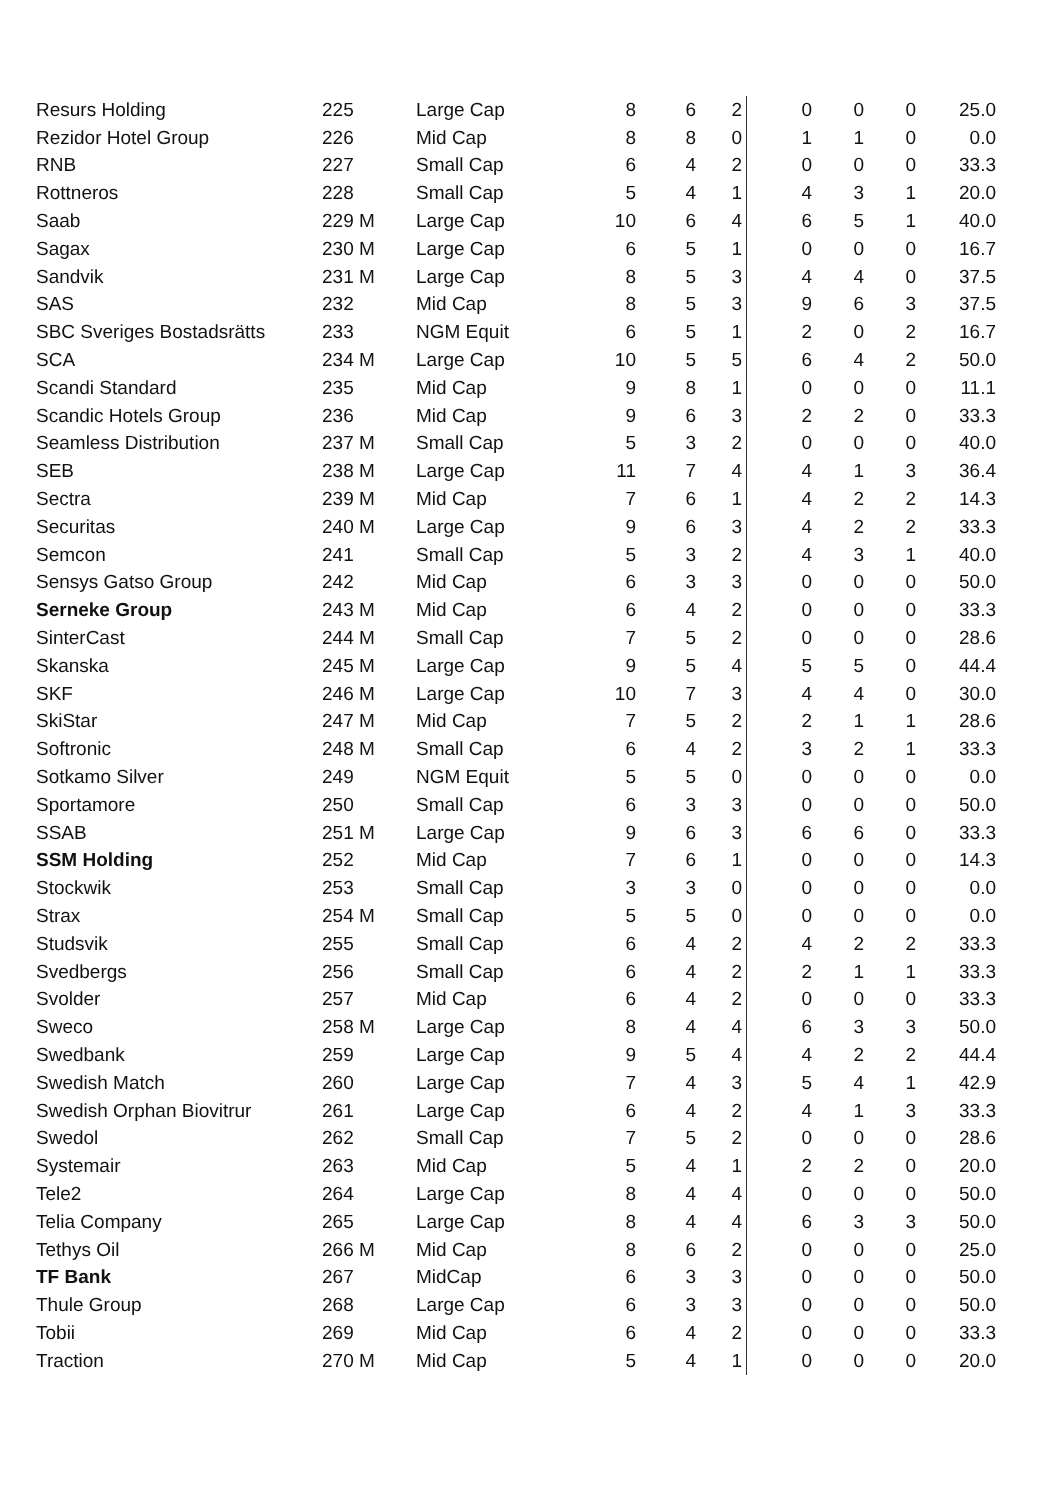| Resurs Holding | 225 | Large Cap | 8 | 6 | 2 | 0 | 0 | 0 | 25.0 |
| Rezidor Hotel Group | 226 | Mid Cap | 8 | 8 | 0 | 1 | 1 | 0 | 0.0 |
| RNB | 227 | Small Cap | 6 | 4 | 2 | 0 | 0 | 0 | 33.3 |
| Rottneros | 228 | Small Cap | 5 | 4 | 1 | 4 | 3 | 1 | 20.0 |
| Saab | 229 M | Large Cap | 10 | 6 | 4 | 6 | 5 | 1 | 40.0 |
| Sagax | 230 M | Large Cap | 6 | 5 | 1 | 0 | 0 | 0 | 16.7 |
| Sandvik | 231 M | Large Cap | 8 | 5 | 3 | 4 | 4 | 0 | 37.5 |
| SAS | 232 | Mid Cap | 8 | 5 | 3 | 9 | 6 | 3 | 37.5 |
| SBC Sveriges Bostadsrätts | 233 | NGM Equit | 6 | 5 | 1 | 2 | 0 | 2 | 16.7 |
| SCA | 234 M | Large Cap | 10 | 5 | 5 | 6 | 4 | 2 | 50.0 |
| Scandi Standard | 235 | Mid Cap | 9 | 8 | 1 | 0 | 0 | 0 | 11.1 |
| Scandic Hotels Group | 236 | Mid Cap | 9 | 6 | 3 | 2 | 2 | 0 | 33.3 |
| Seamless Distribution | 237 M | Small Cap | 5 | 3 | 2 | 0 | 0 | 0 | 40.0 |
| SEB | 238 M | Large Cap | 11 | 7 | 4 | 4 | 1 | 3 | 36.4 |
| Sectra | 239 M | Mid Cap | 7 | 6 | 1 | 4 | 2 | 2 | 14.3 |
| Securitas | 240 M | Large Cap | 9 | 6 | 3 | 4 | 2 | 2 | 33.3 |
| Semcon | 241 | Small Cap | 5 | 3 | 2 | 4 | 3 | 1 | 40.0 |
| Sensys Gatso Group | 242 | Mid Cap | 6 | 3 | 3 | 0 | 0 | 0 | 50.0 |
| Serneke Group | 243 M | Mid Cap | 6 | 4 | 2 | 0 | 0 | 0 | 33.3 |
| SinterCast | 244 M | Small Cap | 7 | 5 | 2 | 0 | 0 | 0 | 28.6 |
| Skanska | 245 M | Large Cap | 9 | 5 | 4 | 5 | 5 | 0 | 44.4 |
| SKF | 246 M | Large Cap | 10 | 7 | 3 | 4 | 4 | 0 | 30.0 |
| SkiStar | 247 M | Mid Cap | 7 | 5 | 2 | 2 | 1 | 1 | 28.6 |
| Softronic | 248 M | Small Cap | 6 | 4 | 2 | 3 | 2 | 1 | 33.3 |
| Sotkamo Silver | 249 | NGM Equit | 5 | 5 | 0 | 0 | 0 | 0 | 0.0 |
| Sportamore | 250 | Small Cap | 6 | 3 | 3 | 0 | 0 | 0 | 50.0 |
| SSAB | 251 M | Large Cap | 9 | 6 | 3 | 6 | 6 | 0 | 33.3 |
| SSM Holding | 252 | Mid Cap | 7 | 6 | 1 | 0 | 0 | 0 | 14.3 |
| Stockwik | 253 | Small Cap | 3 | 3 | 0 | 0 | 0 | 0 | 0.0 |
| Strax | 254 M | Small Cap | 5 | 5 | 0 | 0 | 0 | 0 | 0.0 |
| Studsvik | 255 | Small Cap | 6 | 4 | 2 | 4 | 2 | 2 | 33.3 |
| Svedbergs | 256 | Small Cap | 6 | 4 | 2 | 2 | 1 | 1 | 33.3 |
| Svolder | 257 | Mid Cap | 6 | 4 | 2 | 0 | 0 | 0 | 33.3 |
| Sweco | 258 M | Large Cap | 8 | 4 | 4 | 6 | 3 | 3 | 50.0 |
| Swedbank | 259 | Large Cap | 9 | 5 | 4 | 4 | 2 | 2 | 44.4 |
| Swedish Match | 260 | Large Cap | 7 | 4 | 3 | 5 | 4 | 1 | 42.9 |
| Swedish Orphan Biovitrur | 261 | Large Cap | 6 | 4 | 2 | 4 | 1 | 3 | 33.3 |
| Swedol | 262 | Small Cap | 7 | 5 | 2 | 0 | 0 | 0 | 28.6 |
| Systemair | 263 | Mid Cap | 5 | 4 | 1 | 2 | 2 | 0 | 20.0 |
| Tele2 | 264 | Large Cap | 8 | 4 | 4 | 0 | 0 | 0 | 50.0 |
| Telia Company | 265 | Large Cap | 8 | 4 | 4 | 6 | 3 | 3 | 50.0 |
| Tethys Oil | 266 M | Mid Cap | 8 | 6 | 2 | 0 | 0 | 0 | 25.0 |
| TF Bank | 267 | MidCap | 6 | 3 | 3 | 0 | 0 | 0 | 50.0 |
| Thule Group | 268 | Large Cap | 6 | 3 | 3 | 0 | 0 | 0 | 50.0 |
| Tobii | 269 | Mid Cap | 6 | 4 | 2 | 0 | 0 | 0 | 33.3 |
| Traction | 270 M | Mid Cap | 5 | 4 | 1 | 0 | 0 | 0 | 20.0 |